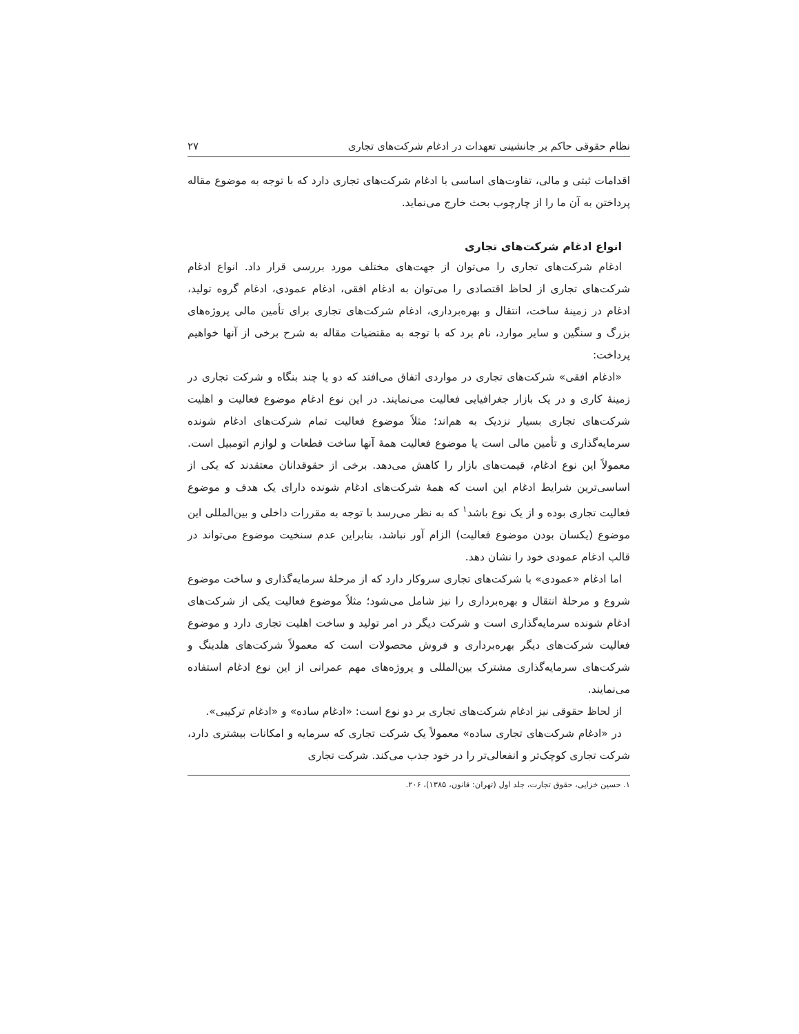نظام حقوقی حاکم بر جانشینی تعهدات در ادغام شرکت‌های تجاری ۲۷
اقدامات ثبتی و مالی، تفاوت‌های اساسی با ادغام شرکت‌های تجاری دارد که با توجه به موضوع مقاله پرداختن به آن ما را از چارچوب بحث خارج می‌نماید.
انواع ادغام شرکت‌های تجاری
ادغام شرکت‌های تجاری را می‌توان از جهت‌های مختلف مورد بررسی قرار داد. انواع ادغام شرکت‌های تجاری از لحاظ اقتصادی را می‌توان به ادغام افقی، ادغام عمودی، ادغام گروه تولید، ادغام در زمینهٔ ساخت، انتقال و بهره‌برداری، ادغام شرکت‌های تجاری برای تأمین مالی پروژه‌های بزرگ و سنگین و سایر موارد، نام برد که با توجه به مقتضیات مقاله به شرح برخی از آنها خواهیم پرداخت:
«ادغام افقی» شرکت‌های تجاری در مواردی اتفاق می‌افتد که دو یا چند بنگاه و شرکت تجاری در زمینهٔ کاری و در یک بازار جغرافیایی فعالیت می‌نمایند. در این نوع ادغام موضوع فعالیت و اهلیت شرکت‌های تجاری بسیار نزدیک به هم‌اند؛ مثلاً موضوع فعالیت تمام شرکت‌های ادغام شونده سرمایه‌گذاری و تأمین مالی است یا موضوع فعالیت همهٔ آنها ساخت قطعات و لوازم اتومبیل است. معمولاً این نوع ادغام، قیمت‌های بازار را کاهش می‌دهد. برخی از حقوقدانان معتقدند که یکی از اساسی‌ترین شرایط ادغام این است که همهٔ شرکت‌های ادغام شونده دارای یک هدف و موضوع فعالیت تجاری بوده و از یک نوع باشد<sup>۱</sup> که به نظر می‌رسد با توجه به مقررات داخلی و بین‌المللی این موضوع (یکسان بودن موضوع فعالیت) الزام آور نباشد، بنابراین عدم سنخیت موضوع می‌تواند در قالب ادغام عمودی خود را نشان دهد.
اما ادغام «عمودی» با شرکت‌های تجاری سروکار دارد که از مرحلهٔ سرمایه‌گذاری و ساخت موضوع شروع و مرحلهٔ انتقال و بهره‌برداری را نیز شامل می‌شود؛ مثلاً موضوع فعالیت یکی از شرکت‌های ادغام شونده سرمایه‌گذاری است و شرکت دیگر در امر تولید و ساخت اهلیت تجاری دارد و موضوع فعالیت شرکت‌های دیگر بهره‌برداری و فروش محصولات است که معمولاً شرکت‌های هلدینگ و شرکت‌های سرمایه‌گذاری مشترک بین‌المللی و پروژه‌های مهم عمرانی از این نوع ادغام استفاده می‌نمایند.
از لحاظ حقوقی نیز ادغام شرکت‌های تجاری بر دو نوع است: «ادغام ساده» و «ادغام ترکیبی».
در «ادغام شرکت‌های تجاری ساده» معمولاً یک شرکت تجاری که سرمایه و امکانات بیشتری دارد، شرکت تجاری کوچک‌تر و انفعالی‌تر را در خود جذب می‌کند. شرکت تجاری
۱. حسین خزایی، حقوق تجارت، جلد اول (تهران: قانون، ۱۳۸۵)، ۲۰۶.